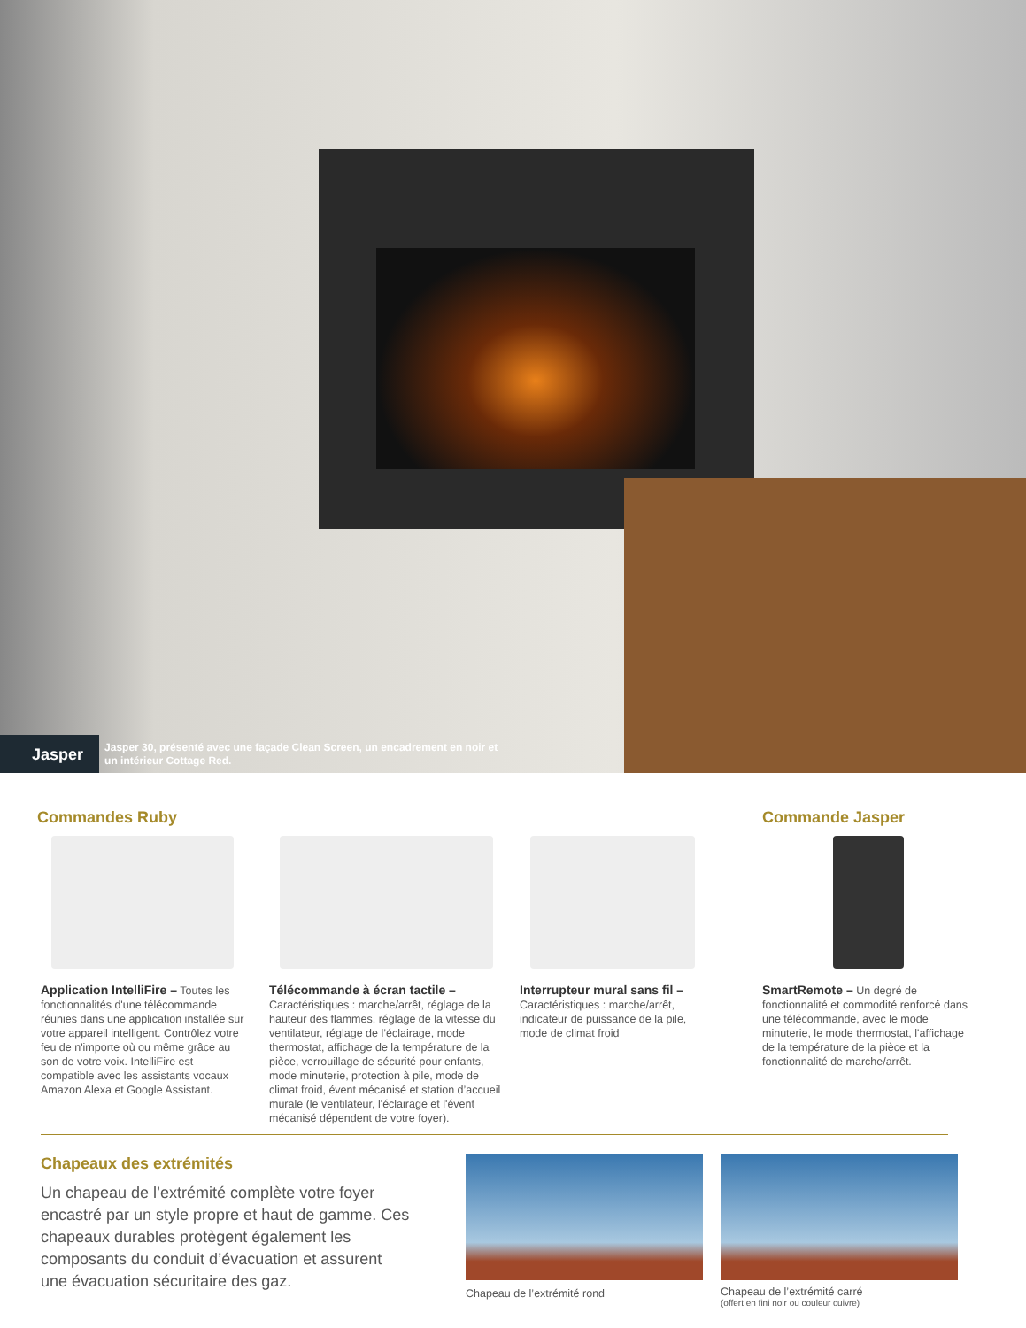Jasper
Jasper 30, présenté avec une façade Clean Screen, un encadrement en noir et un intérieur Cottage Red.
Commandes Ruby
Application IntelliFire – Toutes les fonctionnalités d'une télécommande réunies dans une application installée sur votre appareil intelligent. Contrôlez votre feu de n'importe où ou même grâce au son de votre voix. IntelliFire est compatible avec les assistants vocaux Amazon Alexa et Google Assistant.
Télécommande à écran tactile –
Caractéristiques : marche/arrêt, réglage de la hauteur des flammes, réglage de la vitesse du ventilateur, réglage de l’éclairage, mode thermostat, affichage de la température de la pièce, verrouillage de sécurité pour enfants, mode minuterie, protection à pile, mode de climat froid, évent mécanisé et station d’accueil murale (le ventilateur, l'éclairage et l'évent mécanisé dépendent de votre foyer).
Interrupteur mural sans fil –
Caractéristiques : marche/arrêt, indicateur de puissance de la pile, mode de climat froid
Commande Jasper
SmartRemote – Un degré de fonctionnalité et commodité renforcé dans une télécommande, avec le mode minuterie, le mode thermostat, l'affichage de la température de la pièce et la fonctionnalité de marche/arrêt.
Chapeaux des extrémités
Un chapeau de l’extrémité complète votre foyer encastré par un style propre et haut de gamme. Ces chapeaux durables protègent également les composants du conduit d’évacuation et assurent une évacuation sécuritaire des gaz.
Chapeau de l’extrémité rond Chapeau de l’extrémité carré
(offert en fini noir ou couleur cuivre)